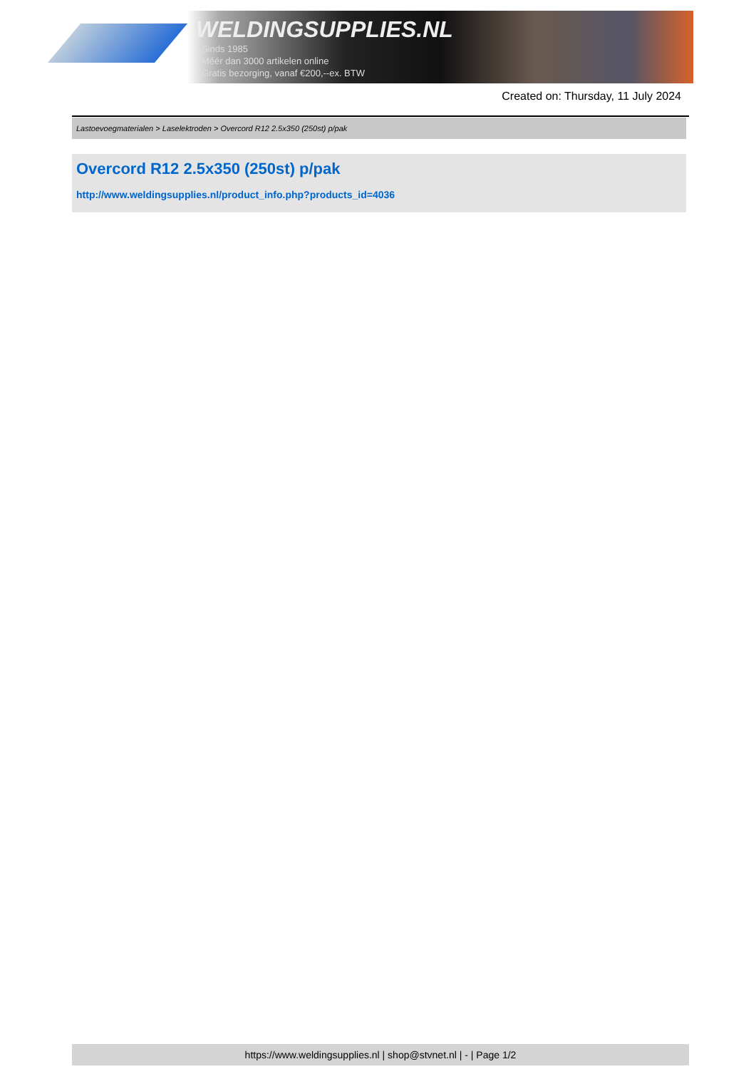WELDINGSUPPLIES.NL
- Sinds 1985
- Méér dan 3000 artikelen online
- Gratis bezorging, vanaf €200,--ex. BTW
Created on: Thursday, 11 July 2024
Lastoevoegmaterialen > Laselektroden > Overcord R12 2.5x350 (250st) p/pak
Overcord R12 2.5x350 (250st) p/pak
http://www.weldingsupplies.nl/product_info.php?products_id=4036
https://www.weldingsupplies.nl | shop@stvnet.nl | - | Page 1/2